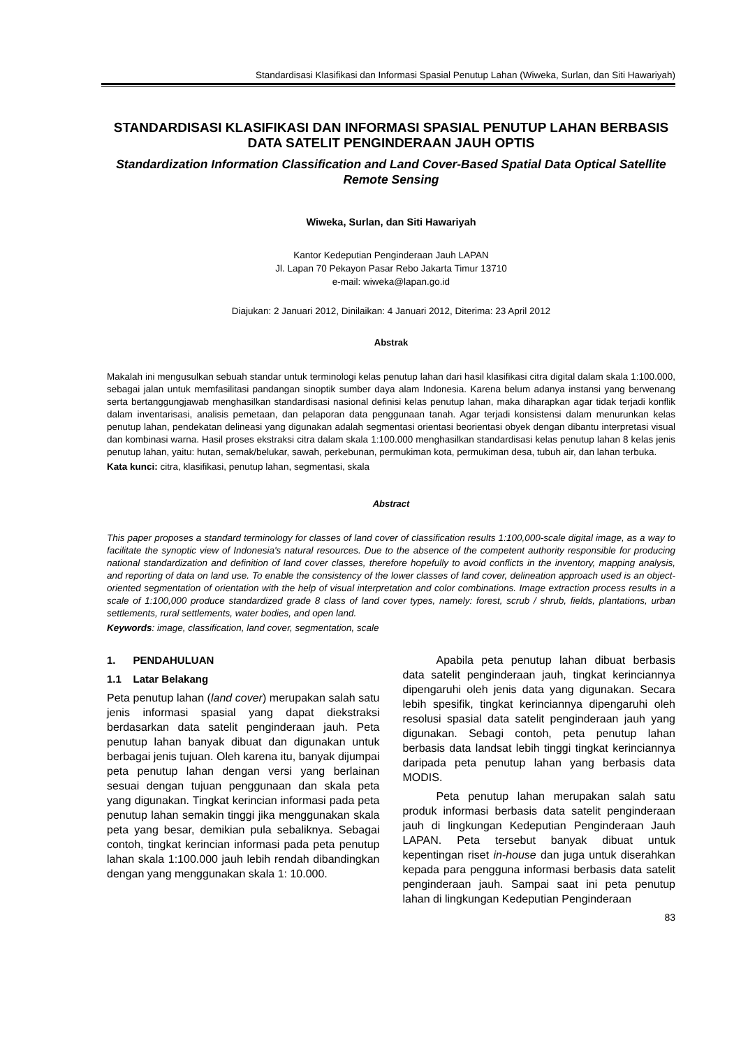Standardisasi Klasifikasi dan Informasi Spasial Penutup Lahan (Wiweka, Surlan, dan Siti Hawariyah)
STANDARDISASI KLASIFIKASI DAN INFORMASI SPASIAL PENUTUP LAHAN BERBASIS DATA SATELIT PENGINDERAAN JAUH OPTIS
Standardization Information Classification and Land Cover-Based Spatial Data Optical Satellite Remote Sensing
Wiweka, Surlan, dan Siti Hawariyah
Kantor Kedeputian Penginderaan Jauh LAPAN
Jl. Lapan 70 Pekayon Pasar Rebo Jakarta Timur 13710
e-mail: wiweka@lapan.go.id
Diajukan: 2 Januari 2012, Dinilaikan: 4 Januari 2012, Diterima: 23 April 2012
Abstrak
Makalah ini mengusulkan sebuah standar untuk terminologi kelas penutup lahan dari hasil klasifikasi citra digital dalam skala 1:100.000, sebagai jalan untuk memfasilitasi pandangan sinoptik sumber daya alam Indonesia. Karena belum adanya instansi yang berwenang serta bertanggungjawab menghasilkan standardisasi nasional definisi kelas penutup lahan, maka diharapkan agar tidak terjadi konflik dalam inventarisasi, analisis pemetaan, dan pelaporan data penggunaan tanah. Agar terjadi konsistensi dalam menurunkan kelas penutup lahan, pendekatan delineasi yang digunakan adalah segmentasi orientasi beorientasi obyek dengan dibantu interpretasi visual dan kombinasi warna. Hasil proses ekstraksi citra dalam skala 1:100.000 menghasilkan standardisasi kelas penutup lahan 8 kelas jenis penutup lahan, yaitu: hutan, semak/belukar, sawah, perkebunan, permukiman kota, permukiman desa, tubuh air, dan lahan terbuka.
Kata kunci: citra, klasifikasi, penutup lahan, segmentasi, skala
Abstract
This paper proposes a standard terminology for classes of land cover of classification results 1:100,000-scale digital image, as a way to facilitate the synoptic view of Indonesia's natural resources. Due to the absence of the competent authority responsible for producing national standardization and definition of land cover classes, therefore hopefully to avoid conflicts in the inventory, mapping analysis, and reporting of data on land use. To enable the consistency of the lower classes of land cover, delineation approach used is an object-oriented segmentation of orientation with the help of visual interpretation and color combinations. Image extraction process results in a scale of 1:100,000 produce standardized grade 8 class of land cover types, namely: forest, scrub / shrub, fields, plantations, urban settlements, rural settlements, water bodies, and open land.
Keywords: image, classification, land cover, segmentation, scale
1. PENDAHULUAN
1.1 Latar Belakang
Peta penutup lahan (land cover) merupakan salah satu jenis informasi spasial yang dapat diekstraksi berdasarkan data satelit penginderaan jauh. Peta penutup lahan banyak dibuat dan digunakan untuk berbagai jenis tujuan. Oleh karena itu, banyak dijumpai peta penutup lahan dengan versi yang berlainan sesuai dengan tujuan penggunaan dan skala peta yang digunakan. Tingkat kerincian informasi pada peta penutup lahan semakin tinggi jika menggunakan skala peta yang besar, demikian pula sebaliknya. Sebagai contoh, tingkat kerincian informasi pada peta penutup lahan skala 1:100.000 jauh lebih rendah dibandingkan dengan yang menggunakan skala 1: 10.000.
Apabila peta penutup lahan dibuat berbasis data satelit penginderaan jauh, tingkat kerinciannya dipengaruhi oleh jenis data yang digunakan. Secara lebih spesifik, tingkat kerinciannya dipengaruhi oleh resolusi spasial data satelit penginderaan jauh yang digunakan. Sebagi contoh, peta penutup lahan berbasis data landsat lebih tinggi tingkat kerinciannya daripada peta penutup lahan yang berbasis data MODIS.
Peta penutup lahan merupakan salah satu produk informasi berbasis data satelit penginderaan jauh di lingkungan Kedeputian Penginderaan Jauh LAPAN. Peta tersebut banyak dibuat untuk kepentingan riset in-house dan juga untuk diserahkan kepada para pengguna informasi berbasis data satelit penginderaan jauh. Sampai saat ini peta penutup lahan di lingkungan Kedeputian Penginderaan
83